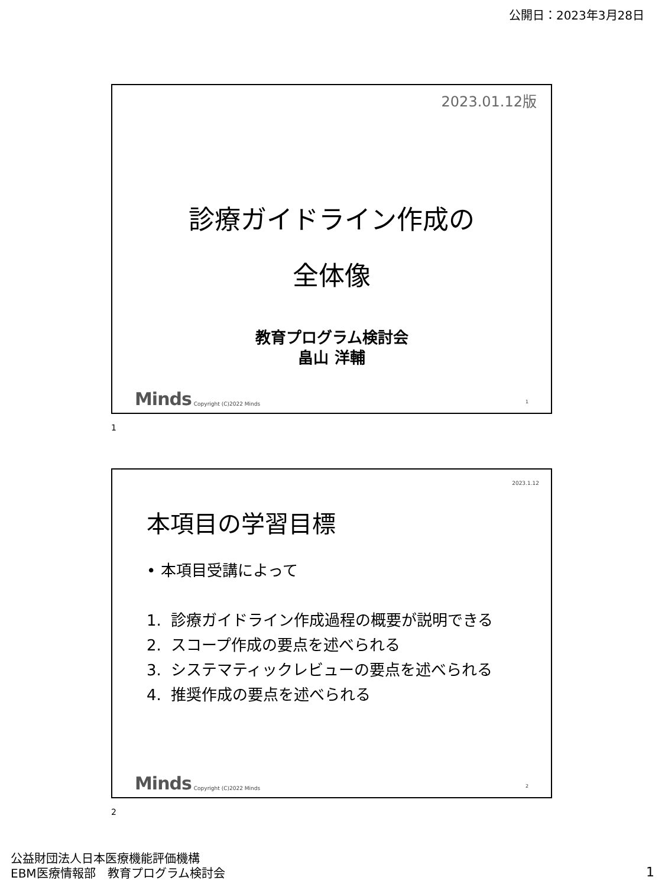公開日：2023年3月28日
2023.01.12版
診療ガイドライン作成の
全体像
教育プログラム検討会
畠山 洋輔
Minds Copyright (C)2022 Minds 1
1
2023.1.12
本項目の学習目標
• 本項目受講によって
1. 診療ガイドライン作成過程の概要が説明できる
2. スコープ作成の要点を述べられる
3. システマティックレビューの要点を述べられる
4. 推奨作成の要点を述べられる
Minds Copyright (C)2022 Minds 2
2
公益財団法人日本医療機能評価機構
EBM医療情報部　教育プログラム検討会
1